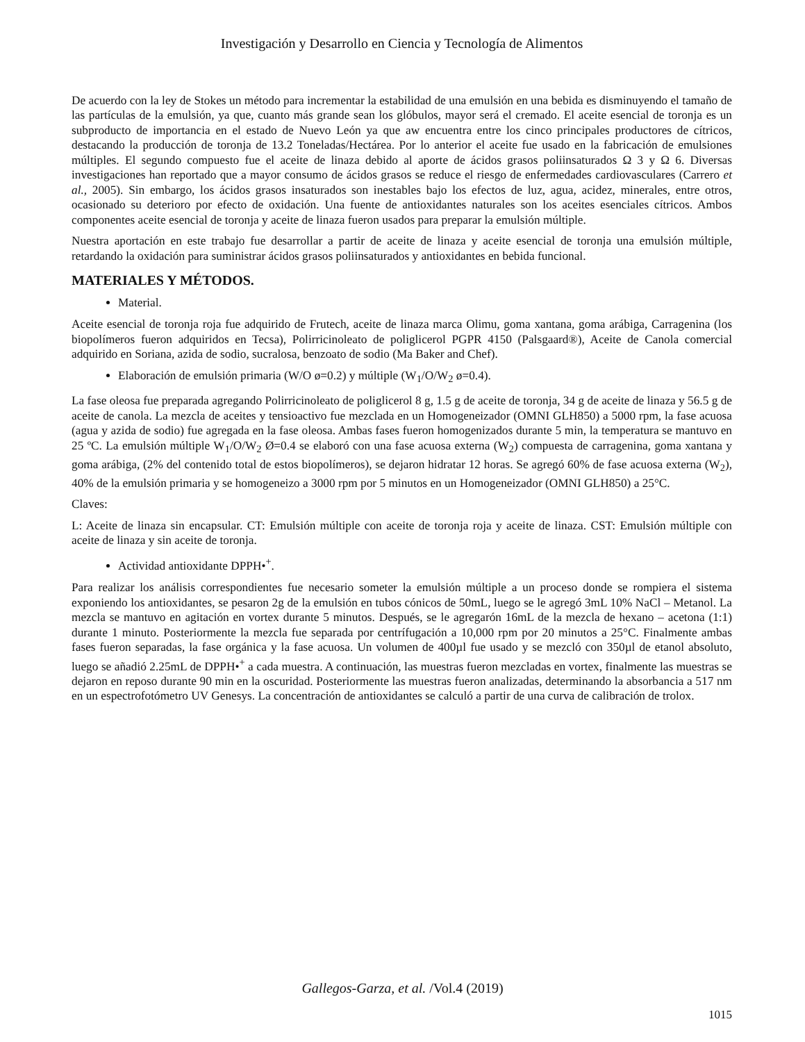Investigación y Desarrollo en Ciencia y Tecnología de Alimentos
De acuerdo con la ley de Stokes un método para incrementar la estabilidad de una emulsión en una bebida es disminuyendo el tamaño de las partículas de la emulsión, ya que, cuanto más grande sean los glóbulos, mayor será el cremado. El aceite esencial de toronja es un subproducto de importancia en el estado de Nuevo León ya que aw encuentra entre los cinco principales productores de cítricos, destacando la producción de toronja de 13.2 Toneladas/Hectárea. Por lo anterior el aceite fue usado en la fabricación de emulsiones múltiples. El segundo compuesto fue el aceite de linaza debido al aporte de ácidos grasos poliinsaturados Ω 3 y Ω 6. Diversas investigaciones han reportado que a mayor consumo de ácidos grasos se reduce el riesgo de enfermedades cardiovasculares (Carrero et al., 2005). Sin embargo, los ácidos grasos insaturados son inestables bajo los efectos de luz, agua, acidez, minerales, entre otros, ocasionado su deterioro por efecto de oxidación. Una fuente de antioxidantes naturales son los aceites esenciales cítricos. Ambos componentes aceite esencial de toronja y aceite de linaza fueron usados para preparar la emulsión múltiple.
Nuestra aportación en este trabajo fue desarrollar a partir de aceite de linaza y aceite esencial de toronja una emulsión múltiple, retardando la oxidación para suministrar ácidos grasos poliinsaturados y antioxidantes en bebida funcional.
MATERIALES Y MÉTODOS.
Material.
Aceite esencial de toronja roja fue adquirido de Frutech, aceite de linaza marca Olimu, goma xantana, goma arábiga, Carragenina (los biopolímeros fueron adquiridos en Tecsa), Polirricinoleato de poliglicerol PGPR 4150 (Palsgaard®), Aceite de Canola comercial adquirido en Soriana, azida de sodio, sucralosa, benzoato de sodio (Ma Baker and Chef).
Elaboración de emulsión primaria (W/O ø=0.2) y múltiple (W<sub>1</sub>/O/W<sub>2</sub> ø=0.4).
La fase oleosa fue preparada agregando Polirricinoleato de poliglicerol 8 g, 1.5 g de aceite de toronja, 34 g de aceite de linaza y 56.5 g de aceite de canola. La mezcla de aceites y tensioactivo fue mezclada en un Homogeneizador (OMNI GLH850) a 5000 rpm, la fase acuosa (agua y azida de sodio) fue agregada en la fase oleosa. Ambas fases fueron homogenizados durante 5 min, la temperatura se mantuvo en 25 ºC. La emulsión múltiple W<sub>1</sub>/O/W<sub>2</sub> Ø=0.4 se elaboró con una fase acuosa externa (W<sub>2</sub>) compuesta de carragenina, goma xantana y goma arábiga, (2% del contenido total de estos biopolímeros), se dejaron hidratar 12 horas. Se agregó 60% de fase acuosa externa (W<sub>2</sub>), 40% de la emulsión primaria y se homogeneizo a 3000 rpm por 5 minutos en un Homogeneizador (OMNI GLH850) a 25°C.
Claves:
L: Aceite de linaza sin encapsular. CT: Emulsión múltiple con aceite de toronja roja y aceite de linaza. CST: Emulsión múltiple con aceite de linaza y sin aceite de toronja.
Actividad antioxidante DPPH•<sup>+</sup>.
Para realizar los análisis correspondientes fue necesario someter la emulsión múltiple a un proceso donde se rompiera el sistema exponiendo los antioxidantes, se pesaron 2g de la emulsión en tubos cónicos de 50mL, luego se le agregó 3mL 10% NaCl – Metanol. La mezcla se mantuvo en agitación en vortex durante 5 minutos. Después, se le agregarón 16mL de la mezcla de hexano – acetona (1:1) durante 1 minuto. Posteriormente la mezcla fue separada por centrífugación a 10,000 rpm por 20 minutos a 25°C. Finalmente ambas fases fueron separadas, la fase orgánica y la fase acuosa. Un volumen de 400µl fue usado y se mezcló con 350µl de etanol absoluto, luego se añadió 2.25mL de DPPH•<sup>+</sup> a cada muestra. A continuación, las muestras fueron mezcladas en vortex, finalmente las muestras se dejaron en reposo durante 90 min en la oscuridad. Posteriormente las muestras fueron analizadas, determinando la absorbancia a 517 nm en un espectrofotómetro UV Genesys. La concentración de antioxidantes se calculó a partir de una curva de calibración de trolox.
Gallegos-Garza, et al. /Vol.4 (2019)
1015